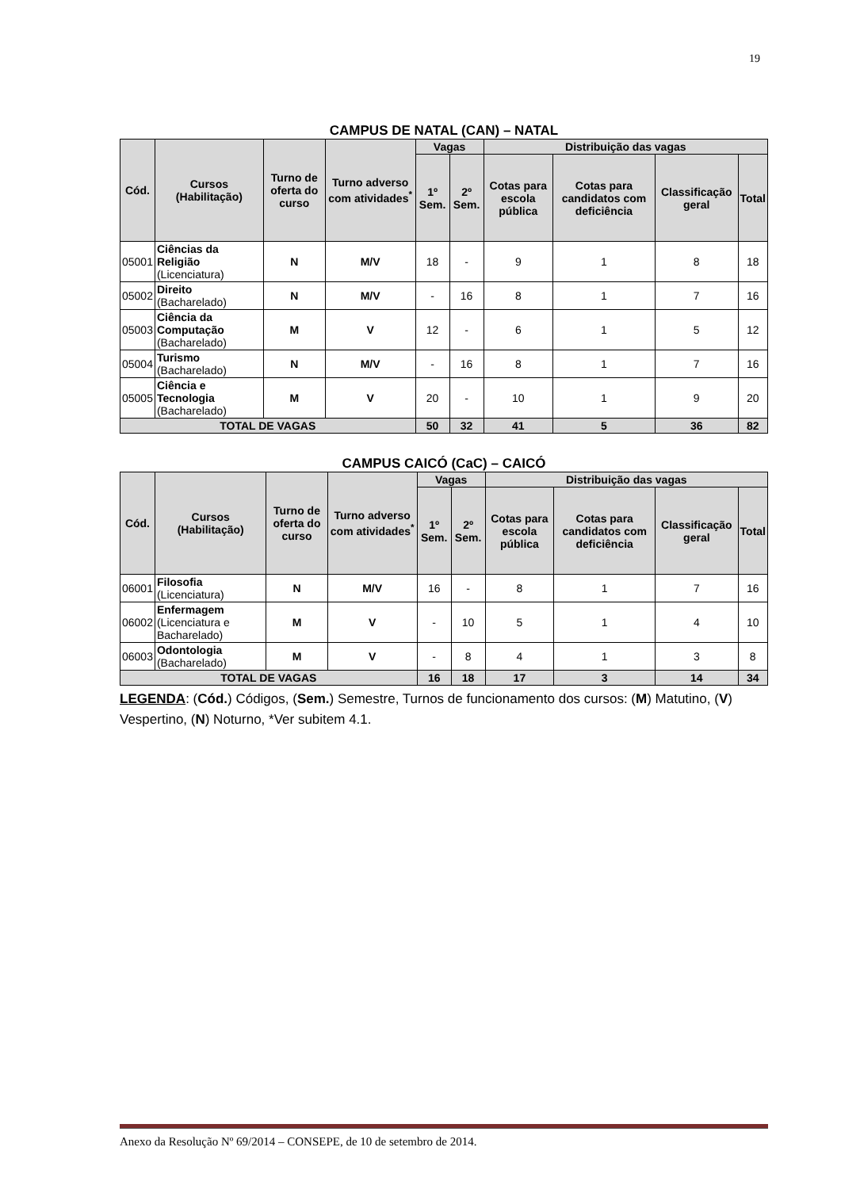19
CAMPUS DE NATAL (CAN) – NATAL
| Cód. | Cursos (Habilitação) | Turno de oferta do curso | Turno adverso com atividades<sup>*</sup> | Vagas | | Distribuição das vagas | | | |
| --- | --- | --- | --- | --- | --- | --- | --- | --- | --- |
| | | | | 1º Sem. | 2º Sem. | Cotas para escola pública | Cotas para candidatos com deficiência | Classificação geral | Total |
| 05001 | Ciências da Religião (Licenciatura) | N | M/V | 18 | - | 9 | 1 | 8 | 18 |
| 05002 | Direito (Bacharelado) | N | M/V | - | 16 | 8 | 1 | 7 | 16 |
| 05003 | Ciência da Computação (Bacharelado) | M | V | 12 | - | 6 | 1 | 5 | 12 |
| 05004 | Turismo (Bacharelado) | N | M/V | - | 16 | 8 | 1 | 7 | 16 |
| 05005 | Ciência e Tecnologia (Bacharelado) | M | V | 20 | - | 10 | 1 | 9 | 20 |
| TOTAL DE VAGAS | | | | 50 | 32 | 41 | 5 | 36 | 82 |
CAMPUS CAICÓ (CaC) – CAICÓ
| Cód. | Cursos (Habilitação) | Turno de oferta do curso | Turno adverso com atividades<sup>*</sup> | Vagas | | Distribuição das vagas | | | |
| --- | --- | --- | --- | --- | --- | --- | --- | --- | --- |
| | | | | 1º Sem. | 2º Sem. | Cotas para escola pública | Cotas para candidatos com deficiência | Classificação geral | Total |
| 06001 | Filosofia (Licenciatura) | N | M/V | 16 | - | 8 | 1 | 7 | 16 |
| 06002 | Enfermagem (Licenciatura e Bacharelado) | M | V | - | 10 | 5 | 1 | 4 | 10 |
| 06003 | Odontologia (Bacharelado) | M | V | - | 8 | 4 | 1 | 3 | 8 |
| TOTAL DE VAGAS | | | | 16 | 18 | 17 | 3 | 14 | 34 |
LEGENDA: (Cód.) Códigos, (Sem.) Semestre, Turnos de funcionamento dos cursos: (M) Matutino, (V) Vespertino, (N) Noturno, *Ver subitem 4.1.
Anexo da Resolução Nº 69/2014 – CONSEPE, de 10 de setembro de 2014.